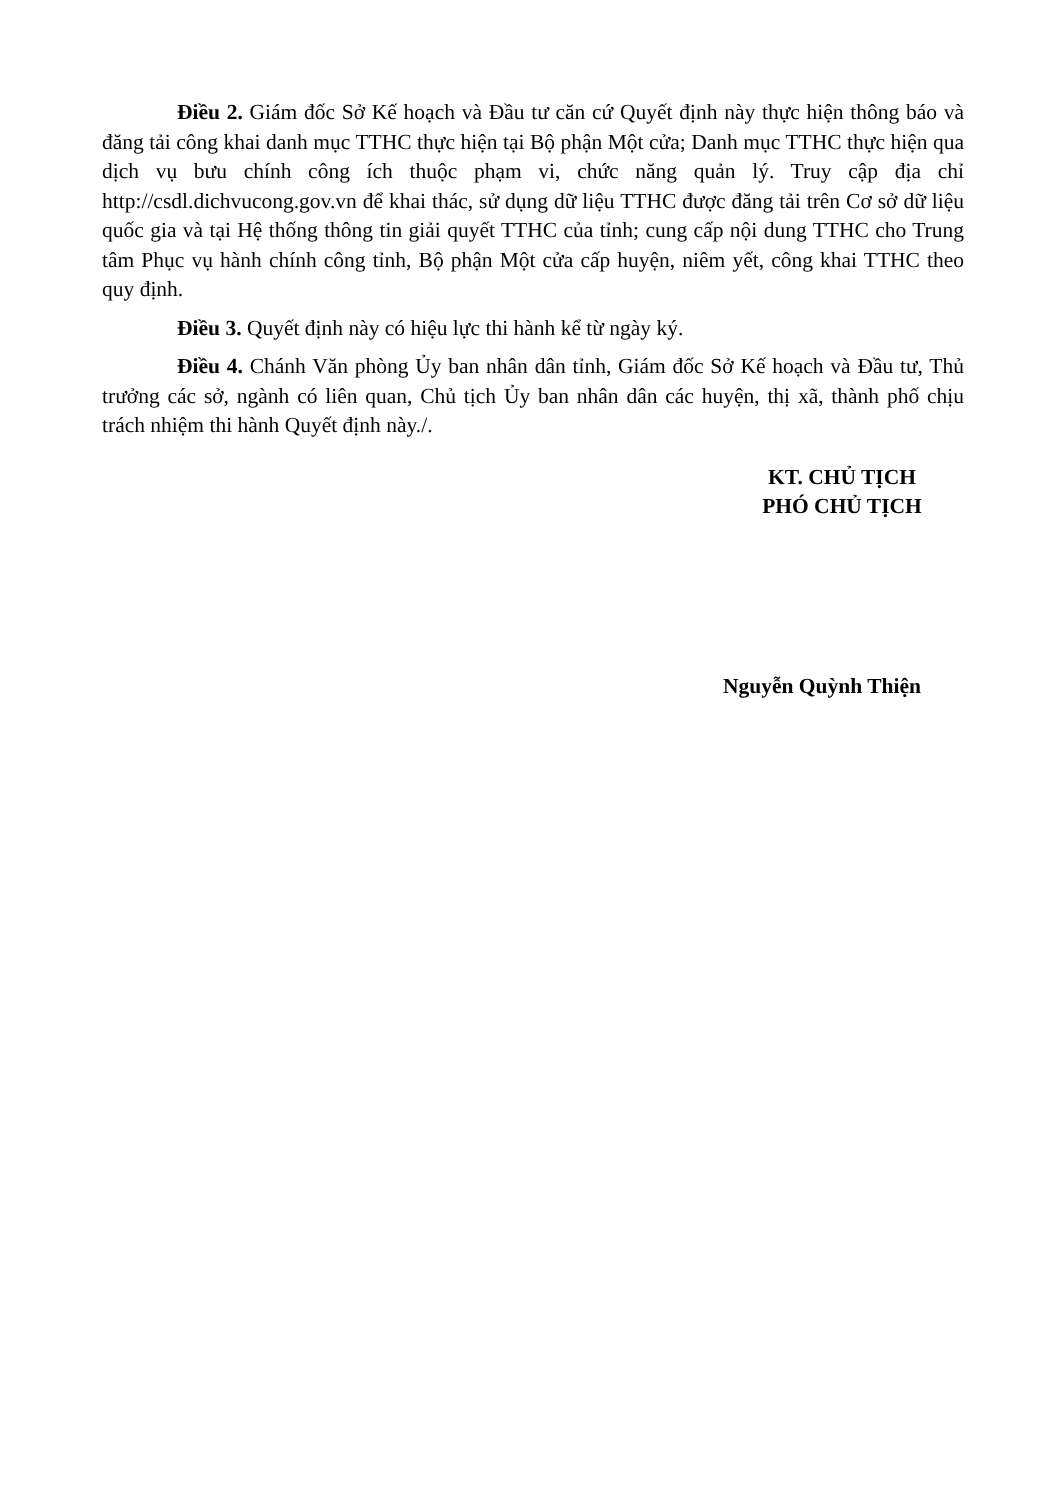Điều 2. Giám đốc Sở Kế hoạch và Đầu tư căn cứ Quyết định này thực hiện thông báo và đăng tải công khai danh mục TTHC thực hiện tại Bộ phận Một cửa; Danh mục TTHC thực hiện qua dịch vụ bưu chính công ích thuộc phạm vi, chức năng quản lý. Truy cập địa chỉ http://csdl.dichvucong.gov.vn để khai thác, sử dụng dữ liệu TTHC được đăng tải trên Cơ sở dữ liệu quốc gia và tại Hệ thống thông tin giải quyết TTHC của tỉnh; cung cấp nội dung TTHC cho Trung tâm Phục vụ hành chính công tỉnh, Bộ phận Một cửa cấp huyện, niêm yết, công khai TTHC theo quy định.
Điều 3. Quyết định này có hiệu lực thi hành kể từ ngày ký.
Điều 4. Chánh Văn phòng Ủy ban nhân dân tỉnh, Giám đốc Sở Kế hoạch và Đầu tư, Thủ trưởng các sở, ngành có liên quan, Chủ tịch Ủy ban nhân dân các huyện, thị xã, thành phố chịu trách nhiệm thi hành Quyết định này./.
KT. CHỦ TỊCH
PHÓ CHỦ TỊCH
Nguyễn Quỳnh Thiện